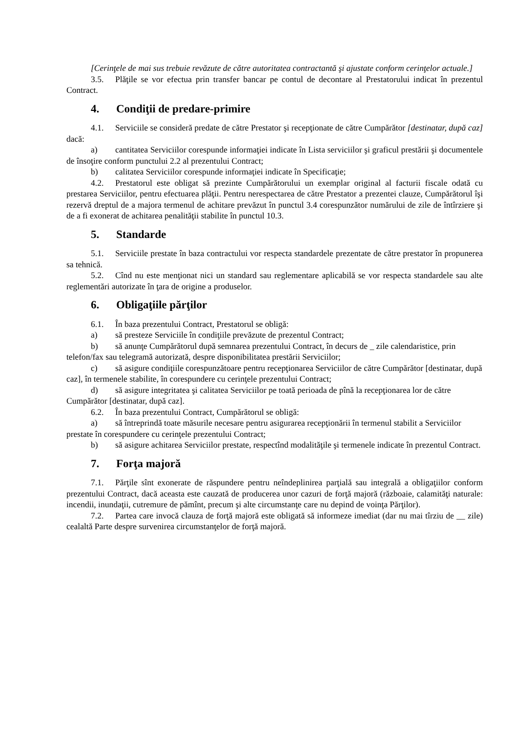[Cerinţele de mai sus trebuie revăzute de către autoritatea contractantă şi ajustate conform cerinţelor actuale.]
3.5. Plăţile se vor efectua prin transfer bancar pe contul de decontare al Prestatorului indicat în prezentul Contract.
4. Condiţii de predare-primire
4.1. Serviciile se consideră predate de către Prestator şi recepţionate de către Cumpărător [destinatar, după caz] dacă:
a) cantitatea Serviciilor corespunde informaţiei indicate în Lista serviciilor şi graficul prestării şi documentele de însoţire conform punctului 2.2 al prezentului Contract;
b) calitatea Serviciilor corespunde informaţiei indicate în Specificaţie;
4.2. Prestatorul este obligat să prezinte Cumpărătorului un exemplar original al facturii fiscale odată cu prestarea Serviciilor, pentru efectuarea plăţii. Pentru nerespectarea de către Prestator a prezentei clauze, Cumpărătorul îşi rezervă dreptul de a majora termenul de achitare prevăzut în punctul 3.4 corespunzător numărului de zile de întîrziere şi de a fi exonerat de achitarea penalităţii stabilite în punctul 10.3.
5. Standarde
5.1. Serviciile prestate în baza contractului vor respecta standardele prezentate de către prestator în propunerea sa tehnică.
5.2. Cînd nu este menţionat nici un standard sau reglementare aplicabilă se vor respecta standardele sau alte reglementări autorizate în ţara de origine a produselor.
6. Obligaţiile părţilor
6.1. În baza prezentului Contract, Prestatorul se obligă:
a) să presteze Serviciile în condiţiile prevăzute de prezentul Contract;
b) să anunţe Cumpărătorul după semnarea prezentului Contract, în decurs de _ zile calendaristice, prin telefon/fax sau telegramă autorizată, despre disponibilitatea prestării Serviciilor;
c) să asigure condiţiile corespunzătoare pentru recepţionarea Serviciilor de către Cumpărător [destinatar, după caz], în termenele stabilite, în corespundere cu cerinţele prezentului Contract;
d) să asigure integritatea şi calitatea Serviciilor pe toată perioada de pînă la recepţionarea lor de către Cumpărător [destinatar, după caz].
6.2. În baza prezentului Contract, Cumpărătorul se obligă:
a) să întreprindă toate măsurile necesare pentru asigurarea recepţionării în termenul stabilit a Serviciilor prestate în corespundere cu cerinţele prezentului Contract;
b) să asigure achitarea Serviciilor prestate, respectînd modalităţile şi termenele indicate în prezentul Contract.
7. Forţa majoră
7.1. Părţile sînt exonerate de răspundere pentru neîndeplinirea parţială sau integrală a obligaţiilor conform prezentului Contract, dacă aceasta este cauzată de producerea unor cazuri de forţă majoră (războaie, calamităţi naturale: incendii, inundaţii, cutremure de pămînt, precum şi alte circumstanţe care nu depind de voinţa Părţilor).
7.2. Partea care invocă clauza de forţă majoră este obligată să informeze imediat (dar nu mai tîrziu de __ zile) cealaltă Parte despre survenirea circumstanţelor de forţă majoră.